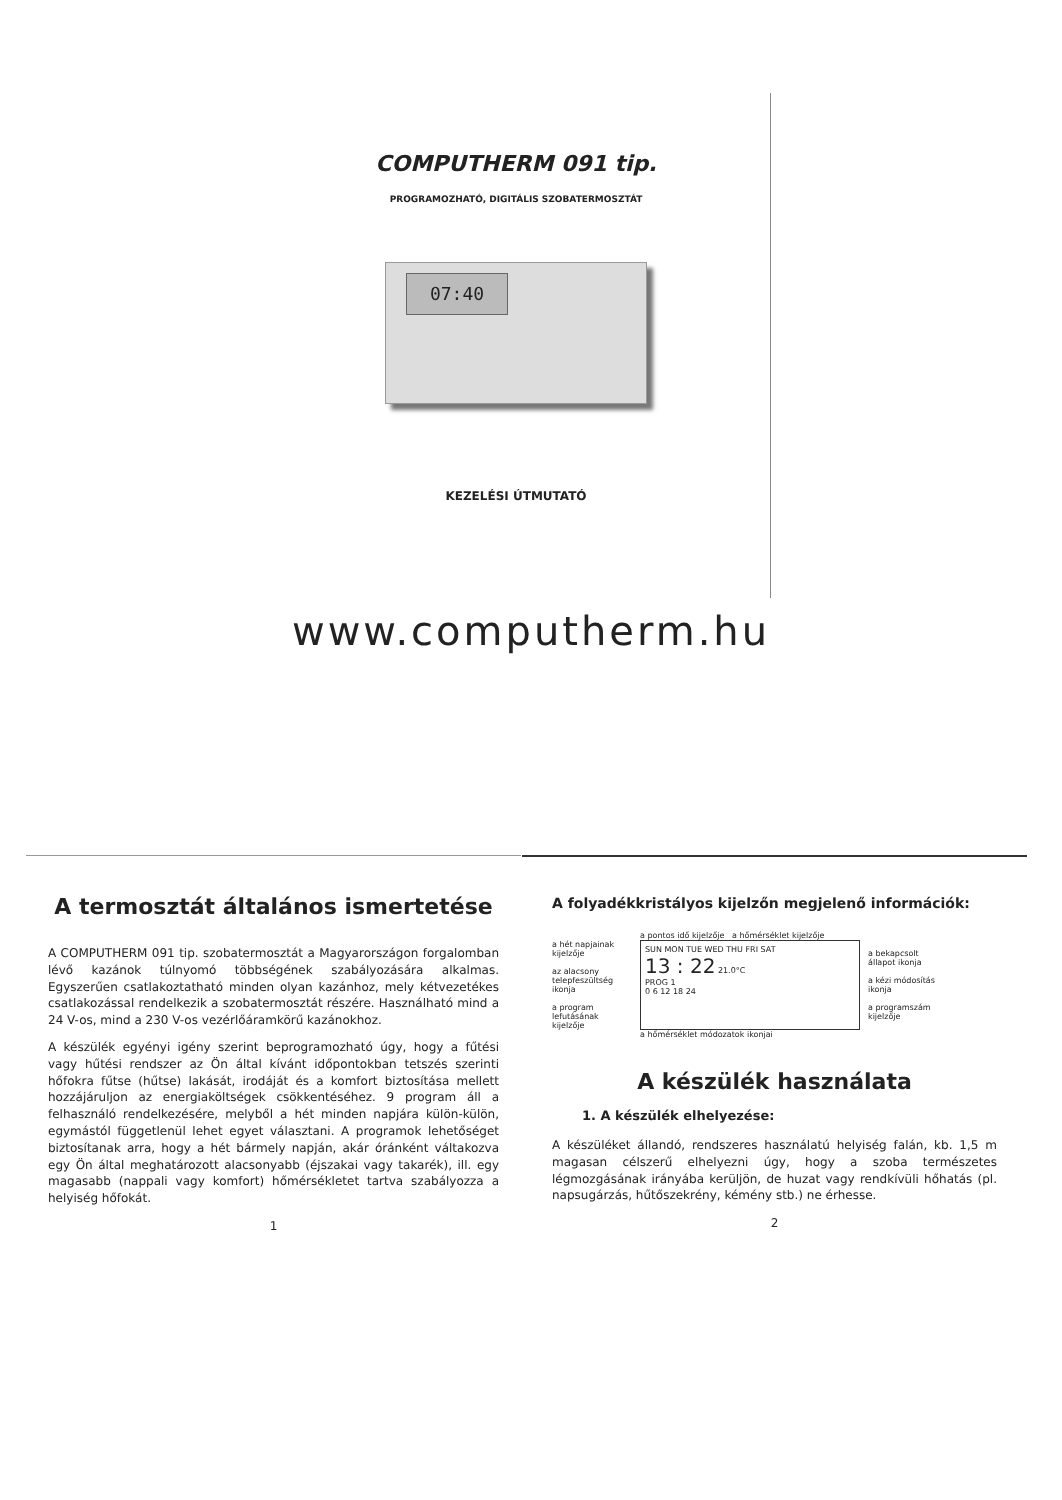COMPUTHERM 091 tip.
PROGRAMOZHATÓ, DIGITÁLIS SZOBATERMOSZTÁT
07:40
KEZELÉSI ÚTMUTATÓ
www.computherm.hu
A termosztát általános ismertetése
A COMPUTHERM 091 tip. szobatermosztát a Magyarországon forgalomban lévő kazánok túlnyomó többségének szabályozására alkalmas. Egyszerűen csatlakoztatható minden olyan kazánhoz, mely kétvezetékes csatlakozással rendelkezik a szobatermosztát részére. Használható mind a 24 V-os, mind a 230 V-os vezérlőáramkörű kazánokhoz.
A készülék egyényi igény szerint beprogramozható úgy, hogy a fűtési vagy hűtési rendszer az Ön által kívánt időpontokban tetszés szerinti hőfokra fűtse (hűtse) lakását, irodáját és a komfort biztosítása mellett hozzájáruljon az energiaköltségek csökkentéséhez. 9 program áll a felhasználó rendelkezésére, melyből a hét minden napjára külön-külön, egymástól függetlenül lehet egyet választani. A programok lehetőséget biztosítanak arra, hogy a hét bármely napján, akár óránként váltakozva egy Ön által meghatározott alacsonyabb (éjszakai vagy takarék), ill. egy magasabb (nappali vagy komfort) hőmérsékletet tartva szabályozza a helyiség hőfokát.
1
A folyadékkristályos kijelzőn megjelenő információk:
a hét napjainak kijelzője
az alacsony telepfeszültség ikonja
a program lefutásának kijelzője
a pontos idő kijelzője a hőmérséklet kijelzője
SUN MON TUE WED THU FRI SAT
13 : 22 21.0°C
PROG 1
0 6 12 18 24
a hőmérséklet módozatok ikonjai
a bekapcsolt állapot ikonja
a kézi módosítás ikonja
a programszám kijelzője
A készülék használata
1. A készülék elhelyezése:
A készüléket állandó, rendszeres használatú helyiség falán, kb. 1,5 m magasan célszerű elhelyezni úgy, hogy a szoba természetes légmozgásának irányába kerüljön, de huzat vagy rendkívüli hőhatás (pl. napsugárzás, hűtőszekrény, kémény stb.) ne érhesse.
2